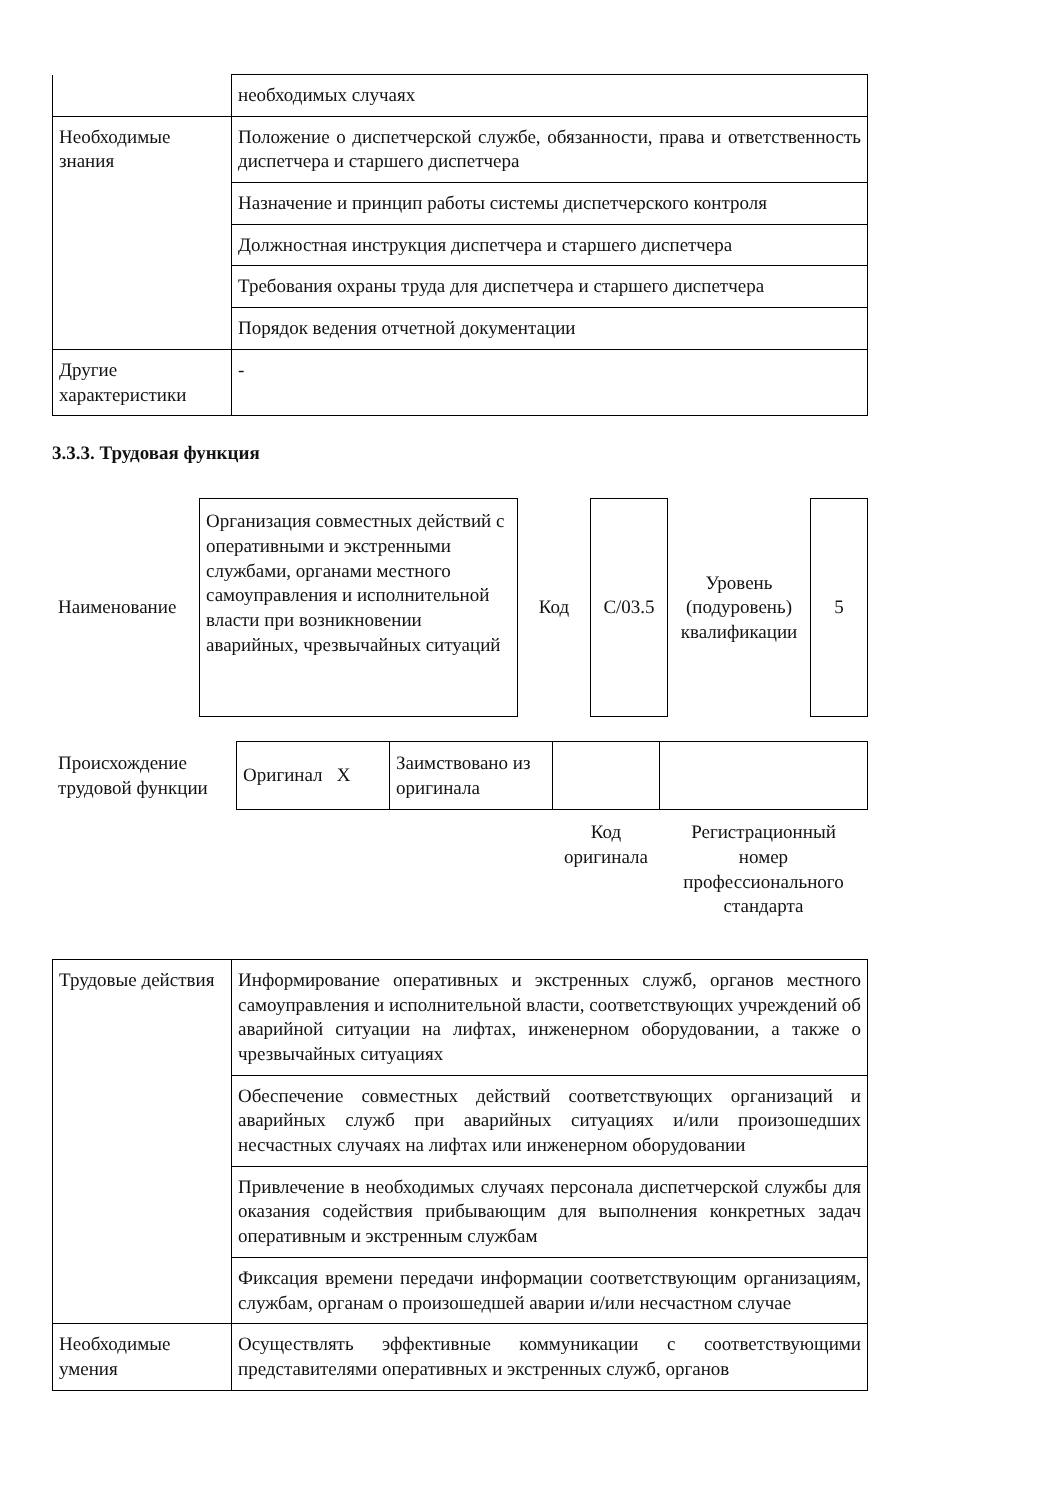| | необходимых случаях |
| Необходимые знания | Положение о диспетчерской службе, обязанности, права и ответственность диспетчера и старшего диспетчера |
| | Назначение и принцип работы системы диспетчерского контроля |
| | Должностная инструкция диспетчера и старшего диспетчера |
| | Требования охраны труда для диспетчера и старшего диспетчера |
| | Порядок ведения отчетной документации |
| Другие характеристики | - |
3.3.3. Трудовая функция
| Наименование | Организация совместных действий с оперативными и экстренными службами, органами местного самоуправления и исполнительной власти при возникновении аварийных, чрезвычайных ситуаций | Код | С/03.5 | Уровень (подуровень) квалификации | 5 |
| Происхождение трудовой функции | Оригинал X | Заимствовано из оригинала | | |
| | | | Код оригинала | Регистрационный номер профессионального стандарта |
| Трудовые действия | Информирование оперативных и экстренных служб, органов местного самоуправления и исполнительной власти, соответствующих учреждений об аварийной ситуации на лифтах, инженерном оборудовании, а также о чрезвычайных ситуациях |
| | Обеспечение совместных действий соответствующих организаций и аварийных служб при аварийных ситуациях и/или произошедших несчастных случаях на лифтах или инженерном оборудовании |
| | Привлечение в необходимых случаях персонала диспетчерской службы для оказания содействия прибывающим для выполнения конкретных задач оперативным и экстренным службам |
| | Фиксация времени передачи информации соответствующим организациям, службам, органам о произошедшей аварии и/или несчастном случае |
| Необходимые умения | Осуществлять эффективные коммуникации с соответствующими представителями оперативных и экстренных служб, органов |